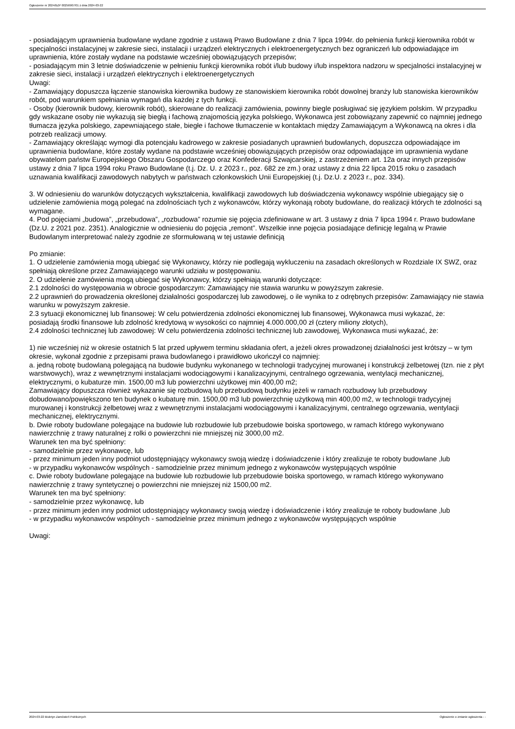Ogłoszenie nr 2024/BZP 00256907/01 z dnia 2024-03-22
- posiadającym uprawnienia budowlane wydane zgodnie z ustawą Prawo Budowlane z dnia 7 lipca 1994r. do pełnienia funkcji kierownika robót w specjalności instalacyjnej w zakresie sieci, instalacji i urządzeń elektrycznych i elektroenergetycznych bez ograniczeń lub odpowiadające im uprawnienia, które zostały wydane na podstawie wcześniej obowiązujących przepisów;
- posiadającym min 3 letnie doświadczenie w pełnieniu funkcji kierownika robót i/lub budowy i/lub inspektora nadzoru w specjalności instalacyjnej w zakresie sieci, instalacji i urządzeń elektrycznych i elektroenergetycznych
Uwagi:
- Zamawiający dopuszcza łączenie stanowiska kierownika budowy ze stanowiskiem kierownika robót dowolnej branży lub stanowiska kierowników robót, pod warunkiem spełniania wymagań dla każdej z tych funkcji.
- Osoby (kierownik budowy, kierownik robót), skierowane do realizacji zamówienia, powinny biegle posługiwać się językiem polskim. W przypadku gdy wskazane osoby nie wykazują się biegłą i fachową znajomością języka polskiego, Wykonawca jest zobowiązany zapewnić co najmniej jednego tłumacza języka polskiego, zapewniającego stałe, biegłe i fachowe tłumaczenie w kontaktach między Zamawiającym a Wykonawcą na okres i dla potrzeb realizacji umowy.
- Zamawiający określając wymogi dla potencjału kadrowego w zakresie posiadanych uprawnień budowlanych, dopuszcza odpowiadające im uprawnienia budowlane, które zostały wydane na podstawie wcześniej obowiązujących przepisów oraz odpowiadające im uprawnienia wydane obywatelom państw Europejskiego Obszaru Gospodarczego oraz Konfederacji Szwajcarskiej, z zastrzeżeniem art. 12a oraz innych przepisów ustawy z dnia 7 lipca 1994 roku Prawo Budowlane (t.j. Dz. U. z 2023 r., poz. 682 ze zm.) oraz ustawy z dnia 22 lipca 2015 roku o zasadach uznawania kwalifikacji zawodowych nabytych w państwach członkowskich Unii Europejskiej (t.j. Dz.U. z 2023 r., poz. 334).
3. W odniesieniu do warunków dotyczących wykształcenia, kwalifikacji zawodowych lub doświadczenia wykonawcy wspólnie ubiegający się o udzielenie zamówienia mogą polegać na zdolnościach tych z wykonawców, którzy wykonają roboty budowlane, do realizacji których te zdolności są wymagane.
4. Pod pojęciami „budowa”, „przebudowa”, „rozbudowa” rozumie się pojęcia zdefiniowane w art. 3 ustawy z dnia 7 lipca 1994 r. Prawo budowlane (Dz.U. z 2021 poz. 2351). Analogicznie w odniesieniu do pojęcia „remont”. Wszelkie inne pojęcia posiadające definicję legalną w Prawie Budowlanym interpretować należy zgodnie ze sformułowaną w tej ustawie definicją
Po zmianie:
1. O udzielenie zamówienia mogą ubiegać się Wykonawcy, którzy nie podlegają wykluczeniu na zasadach określonych w Rozdziale IX SWZ, oraz spełniają określone przez Zamawiającego warunki udziału w postępowaniu.
2. O udzielenie zamówienia mogą ubiegać się Wykonawcy, którzy spełniają warunki dotyczące:
2.1 zdolności do występowania w obrocie gospodarczym: Zamawiający nie stawia warunku w powyższym zakresie.
2.2 uprawnień do prowadzenia określonej działalności gospodarczej lub zawodowej, o ile wynika to z odrębnych przepisów: Zamawiający nie stawia warunku w powyższym zakresie.
2.3 sytuacji ekonomicznej lub finansowej: W celu potwierdzenia zdolności ekonomicznej lub finansowej, Wykonawca musi wykazać, że:
posiadają środki finansowe lub zdolność kredytową w wysokości co najmniej 4.000.000,00 zł (cztery miliony złotych),
2.4 zdolności technicznej lub zawodowej: W celu potwierdzenia zdolności technicznej lub zawodowej, Wykonawca musi wykazać, że:
1) nie wcześniej niż w okresie ostatnich 5 lat przed upływem terminu składania ofert, a jeżeli okres prowadzonej działalności jest krótszy – w tym okresie, wykonał zgodnie z przepisami prawa budowlanego i prawidłowo ukończył co najmniej:
a. jedną robotę budowlaną polegającą na budowie budynku wykonanego w technologii tradycyjnej murowanej i konstrukcji żelbetowej (tzn. nie z płyt warstwowych), wraz z wewnętrznymi instalacjami wodociągowymi i kanalizacyjnymi, centralnego ogrzewania, wentylacji mechanicznej, elektrycznymi, o kubaturze min. 1500,00 m3 lub powierzchni użytkowej min 400,00 m2;
Zamawiający dopuszcza również wykazanie się rozbudową lub przebudową budynku jeżeli w ramach rozbudowy lub przebudowy dobudowano/powiększono ten budynek o kubaturę min. 1500,00 m3 lub powierzchnię użytkową min 400,00 m2, w technologii tradycyjnej murowanej i konstrukcji żelbetowej wraz z wewnętrznymi instalacjami wodociągowymi i kanalizacyjnymi, centralnego ogrzewania, wentylacji mechanicznej, elektrycznymi.
b. Dwie roboty budowlane polegające na budowie lub rozbudowie lub przebudowie boiska sportowego, w ramach którego wykonywano nawierzchnię z trawy naturalnej z rolki o powierzchni nie mniejszej niż 3000,00 m2.
Warunek ten ma być spełniony:
- samodzielnie przez wykonawcę, lub
- przez minimum jeden inny podmiot udostępniający wykonawcy swoją wiedzę i doświadczenie i który zrealizuje te roboty budowlane ,lub
- w przypadku wykonawców wspólnych - samodzielnie przez minimum jednego z wykonawców występujących wspólnie
c. Dwie roboty budowlane polegające na budowie lub rozbudowie lub przebudowie boiska sportowego, w ramach którego wykonywano nawierzchnię z trawy syntetycznej o powierzchni nie mniejszej niż 1500,00 m2.
Warunek ten ma być spełniony:
- samodzielnie przez wykonawcę, lub
- przez minimum jeden inny podmiot udostępniający wykonawcy swoją wiedzę i doświadczenie i który zrealizuje te roboty budowlane ,lub
- w przypadku wykonawców wspólnych - samodzielnie przez minimum jednego z wykonawców występujących wspólnie
Uwagi:
2024-03-22 Biuletyn Zamówień Publicznych Ogłoszenie o zmianie ogłoszenia - -